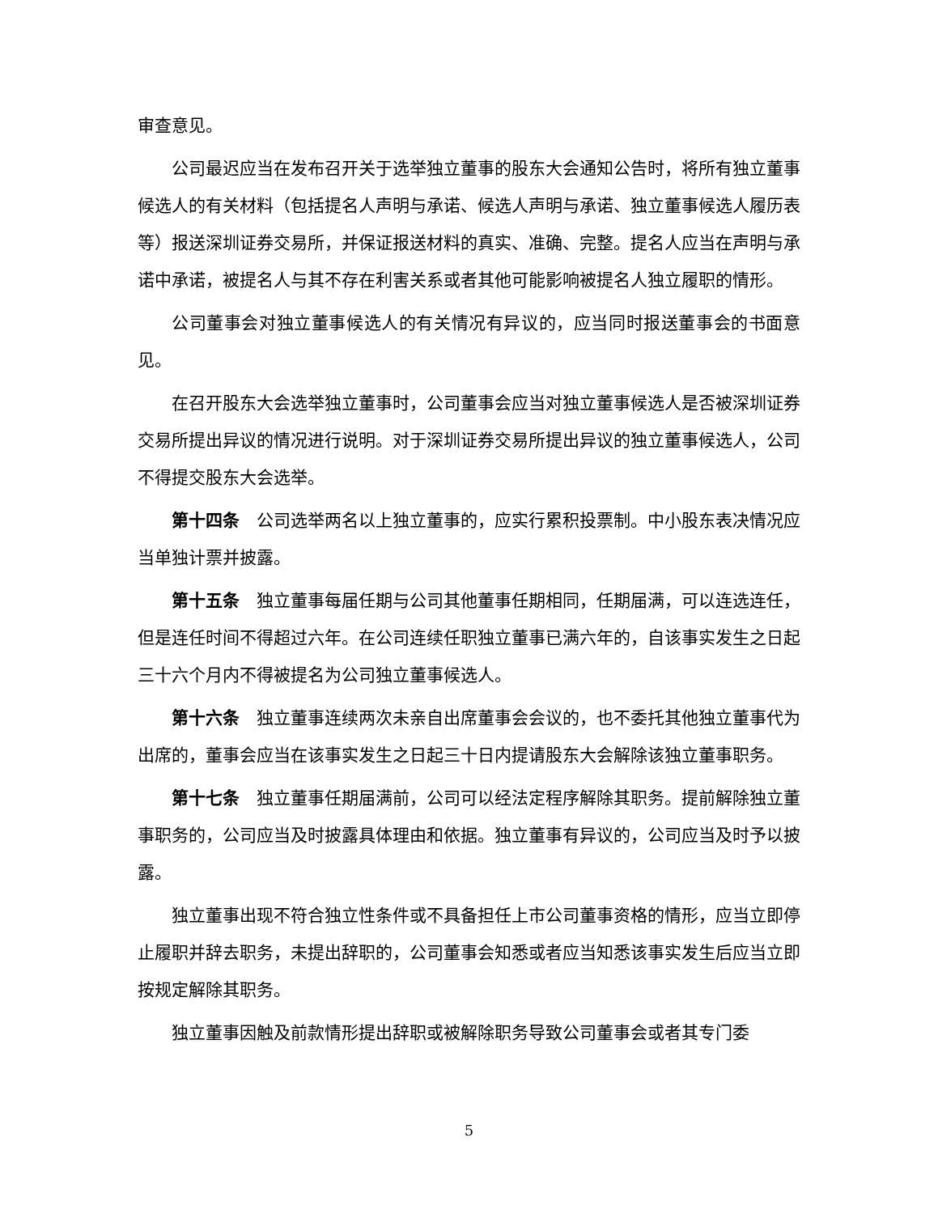审查意见。
公司最迟应当在发布召开关于选举独立董事的股东大会通知公告时，将所有独立董事候选人的有关材料（包括提名人声明与承诺、候选人声明与承诺、独立董事候选人履历表等）报送深圳证券交易所，并保证报送材料的真实、准确、完整。提名人应当在声明与承诺中承诺，被提名人与其不存在利害关系或者其他可能影响被提名人独立履职的情形。
公司董事会对独立董事候选人的有关情况有异议的，应当同时报送董事会的书面意见。
在召开股东大会选举独立董事时，公司董事会应当对独立董事候选人是否被深圳证券交易所提出异议的情况进行说明。对于深圳证券交易所提出异议的独立董事候选人，公司不得提交股东大会选举。
第十四条 公司选举两名以上独立董事的，应实行累积投票制。中小股东表决情况应当单独计票并披露。
第十五条 独立董事每届任期与公司其他董事任期相同，任期届满，可以连选连任，但是连任时间不得超过六年。在公司连续任职独立董事已满六年的，自该事实发生之日起三十六个月内不得被提名为公司独立董事候选人。
第十六条 独立董事连续两次未亲自出席董事会会议的，也不委托其他独立董事代为出席的，董事会应当在该事实发生之日起三十日内提请股东大会解除该独立董事职务。
第十七条 独立董事任期届满前，公司可以经法定程序解除其职务。提前解除独立董事职务的，公司应当及时披露具体理由和依据。独立董事有异议的，公司应当及时予以披露。
独立董事出现不符合独立性条件或不具备担任上市公司董事资格的情形，应当立即停止履职并辞去职务，未提出辞职的，公司董事会知悉或者应当知悉该事实发生后应当立即按规定解除其职务。
独立董事因触及前款情形提出辞职或被解除职务导致公司董事会或者其专门委
5